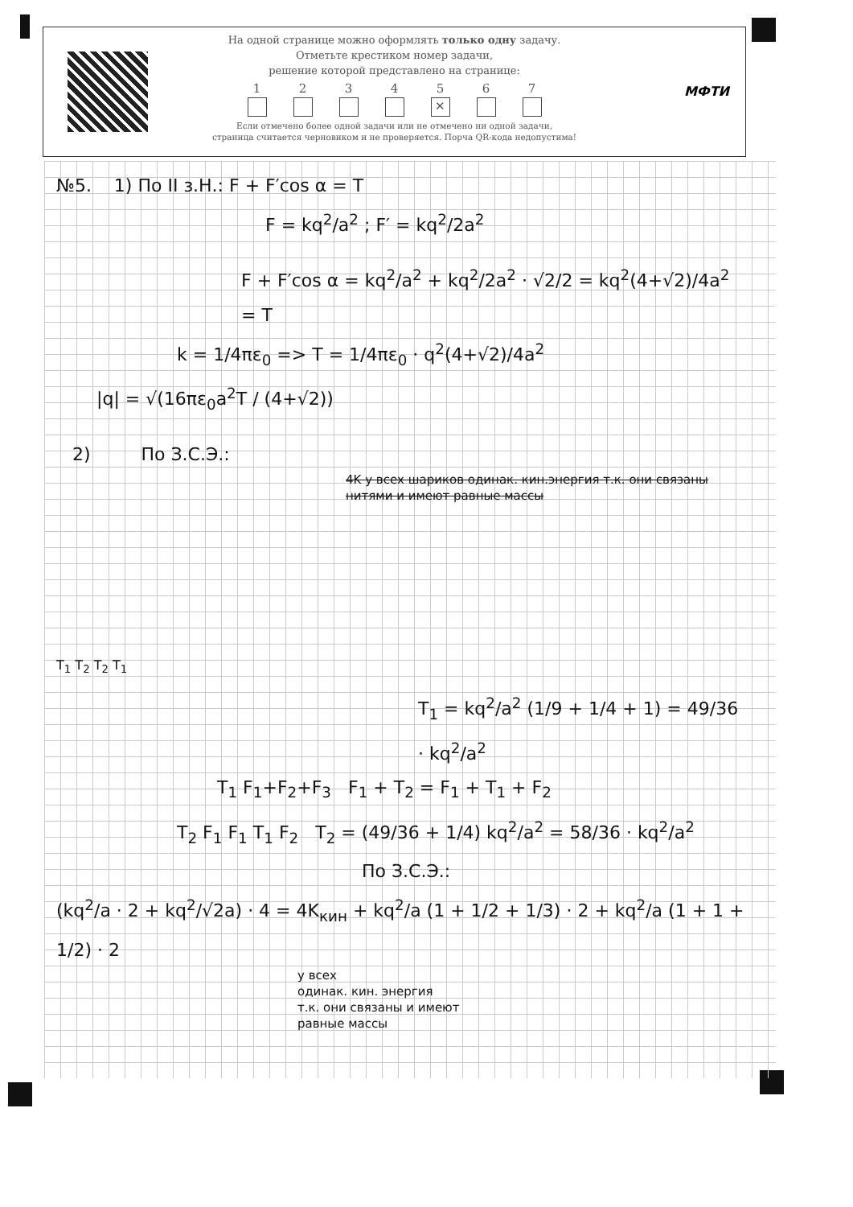На одной странице можно оформлять только одну задачу.
Отметьте крестиком номер задачи,
решение которой представлено на странице:
1 2 3 4 5
✕
6 7
Если отмечено более одной задачи или не отмечено ни одной задачи,
страница считается черновиком и не проверяется. Порча QR-кода недопустима!
МФТИ
№5. 1) По II з.Н.: F + F′cos α = T
F = kq<sup>2</sup>/a<sup>2</sup> ; F′ = kq<sup>2</sup>/2a<sup>2</sup>
F + F′cos α = kq<sup>2</sup>/a<sup>2</sup> + kq<sup>2</sup>/2a<sup>2</sup> · √2/2 = kq<sup>2</sup>(4+√2)/4a<sup>2</sup> = T
k = 1/4πε<sub>0</sub> => T = 1/4πε<sub>0</sub> · q<sup>2</sup>(4+√2)/4a<sup>2</sup>
|q| = √(16πε<sub>0</sub>a<sup>2</sup>T / (4+√2))
2) По З.С.Э.:
4K у всех шариков одинак. кин.энергия т.к. они связаны нитями и имеют равные массы
T<sub>1</sub> T<sub>2</sub> T<sub>2</sub> T<sub>1</sub>
T<sub>1</sub> = kq<sup>2</sup>/a<sup>2</sup> (1/9 + 1/4 + 1) = 49/36 · kq<sup>2</sup>/a<sup>2</sup>
T<sub>1</sub> F<sub>1</sub>+F<sub>2</sub>+F<sub>3</sub> F<sub>1</sub> + T<sub>2</sub> = F<sub>1</sub> + T<sub>1</sub> + F<sub>2</sub>
T<sub>2</sub> F<sub>1</sub> F<sub>1</sub> T<sub>1</sub> F<sub>2</sub> T<sub>2</sub> = (49/36 + 1/4) kq<sup>2</sup>/a<sup>2</sup> = 58/36 · kq<sup>2</sup>/a<sup>2</sup>
По З.С.Э.:
(kq<sup>2</sup>/a · 2 + kq<sup>2</sup>/√2a) · 4 = 4K<sub>кин</sub> + kq<sup>2</sup>/a (1 + 1/2 + 1/3) · 2 + kq<sup>2</sup>/a (1 + 1 + 1/2) · 2
у всех
одинак. кин. энергия
т.к. они связаны и имеют
равные массы